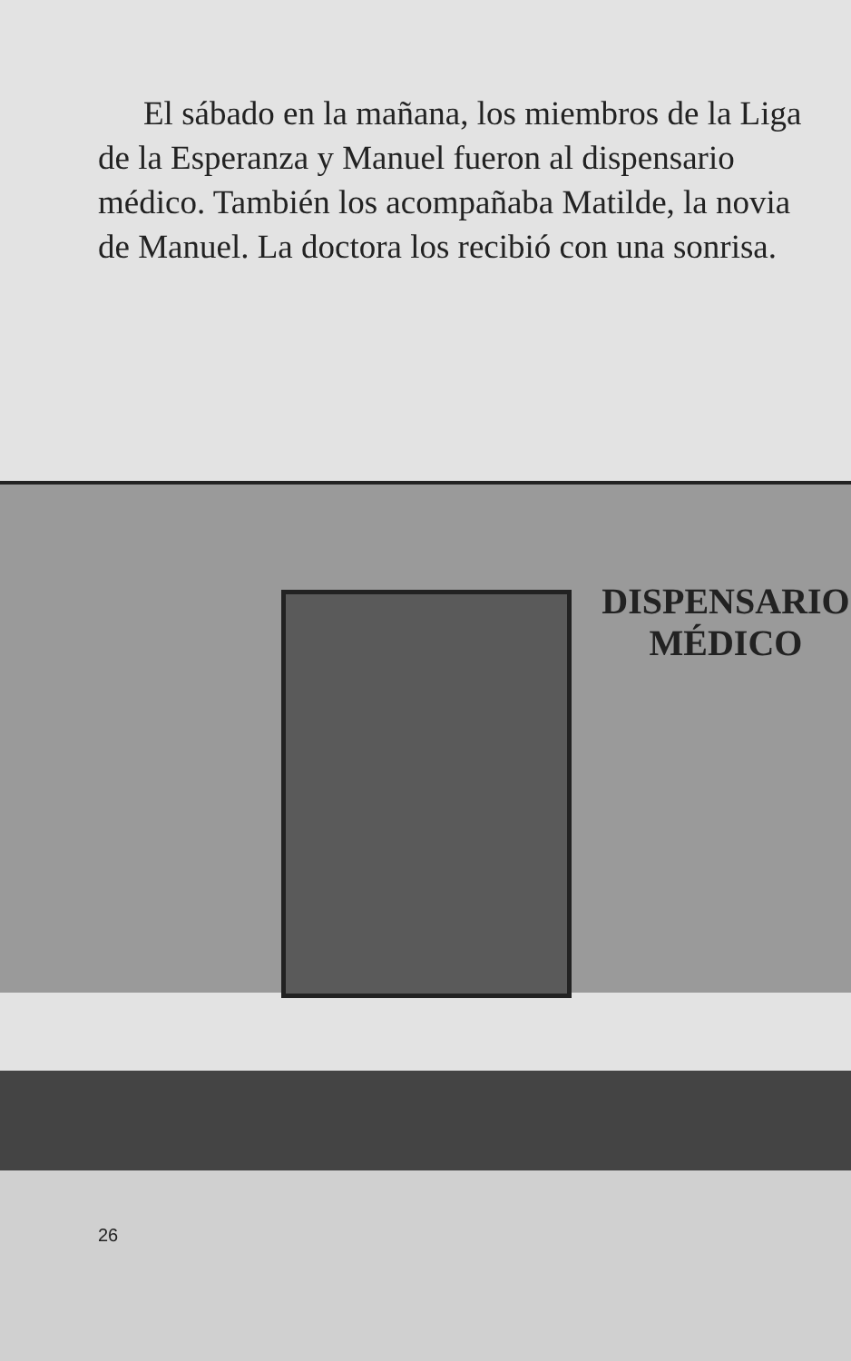El sábado en la mañana, los miembros de la Liga de la Esperanza y Manuel fueron al dispensario médico. También los acompañaba Matilde, la novia de Manuel. La doctora los recibió con una sonrisa.
DISPENSARIO
MÉDICO
26